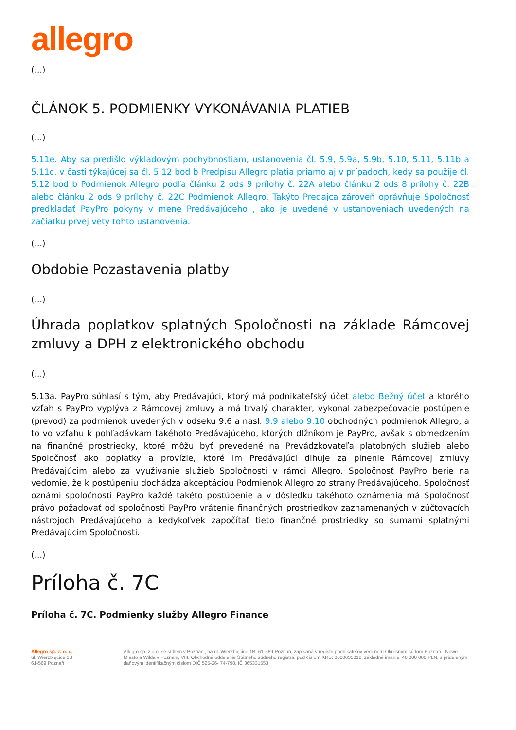allegro
(...)
ČLÁNOK 5. PODMIENKY VYKONÁVANIA PLATIEB
(...)
5.11e. Aby sa predišlo výkladovým pochybnostiam, ustanovenia čl. 5.9, 5.9a, 5.9b, 5.10, 5.11, 5.11b a 5.11c. v časti týkajúcej sa čl. 5.12 bod b Predpisu Allegro platia priamo aj v prípadoch, kedy sa použije čl. 5.12 bod b Podmienok Allegro podľa článku 2 ods 9 prílohy č. 22A alebo článku 2 ods 8 prílohy č. 22B alebo článku 2 ods 9 prílohy č. 22C Podmienok Allegro. Takýto Predajca zároveň oprávňuje Spoločnosť predkladať PayPro pokyny v mene Predávajúceho , ako je uvedené v ustanoveniach uvedených na začiatku prvej vety tohto ustanovenia.
(...)
Obdobie Pozastavenia platby
(...)
Úhrada poplatkov splatných Spoločnosti na základe Rámcovej zmluvy a DPH z elektronického obchodu
(...)
5.13a. PayPro súhlasí s tým, aby Predávajúci, ktorý má podnikateľský účet alebo Bežný účet a ktorého vzťah s PayPro vyplýva z Rámcovej zmluvy a má trvalý charakter, vykonal zabezpečovacie postúpenie (prevod) za podmienok uvedených v odseku 9.6 a nasl. 9.9 alebo 9.10 obchodných podmienok Allegro, a to vo vzťahu k pohľadávkam takéhoto Predávajúceho, ktorých dlžníkom je PayPro, avšak s obmedzením na finančné prostriedky, ktoré môžu byť prevedené na Prevádzkovateľa platobných služieb alebo Spoločnosť ako poplatky a provízie, ktoré im Predávajúci dlhuje za plnenie Rámcovej zmluvy Predávajúcim alebo za využívanie služieb Spoločnosti v rámci Allegro. Spoločnosť PayPro berie na vedomie, že k postúpeniu dochádza akceptáciou Podmienok Allegro zo strany Predávajúceho. Spoločnosť oznámi spoločnosti PayPro každé takéto postúpenie a v dôsledku takéhoto oznámenia má Spoločnosť právo požadovať od spoločnosti PayPro vrátenie finančných prostriedkov zaznamenaných v zúčtovacích nástrojoch Predávajúceho a kedykoľvek započítať tieto finančné prostriedky so sumami splatnými Predávajúcim Spoločnosti.
(...)
Príloha č. 7C
Príloha č. 7C. Podmienky služby Allegro Finance
Allegro sp. z. o. o.
ul. Wierzbięcice 1B
61-569 Poznaň
Allegro sp. z o.o. se sídlem v Poznani, na ul. Wierzbięcice 1B, 61-569 Poznaň, zapísaná v registri podnikateľov vedenom Okresným súdom Poznaň - Nowe Miasto a Wilda v Poznani, VIII. Obchodné oddelenie Štátneho súdneho registra, pod číslom KRS: 0000635012, základné imanie: 40 000 000 PLN, s prideleným daňovým identifikačným číslom DIČ 525-26- 74-798, IČ 365331553